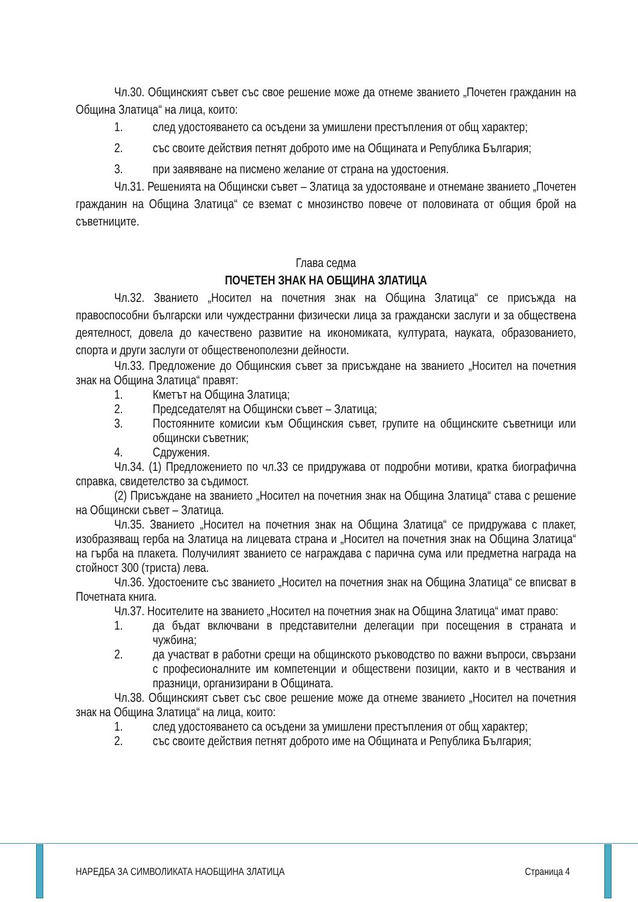Чл.30. Общинският съвет със свое решение може да отнеме званието „Почетен гражданин на Община Златица“ на лица, които:
1. след удостояването са осъдени за умишлени престъпления от общ характер;
2. със своите действия петнят доброто име на Общината и Република България;
3. при заявяване на писмено желание от страна на удостоения.
Чл.31. Решенията на Общински съвет – Златица за удостояване и отнемане званието „Почетен гражданин на Община Златица“ се вземат с мнозинство повече от половината от общия брой на съветниците.
Глава седма
ПОЧЕТЕН ЗНАК НА ОБЩИНА ЗЛАТИЦА
Чл.32. Званието „Носител на почетния знак на Община Златица“ се присъжда на правоспособни български или чуждестранни физически лица за граждански заслуги и за обществена деятелност, довела до качествено развитие на икономиката, културата, науката, образованието, спорта и други заслуги от общественополезни дейности.
Чл.33. Предложение до Общинския съвет за присъждане на званието „Носител на почетния знак на Община Златица“ правят:
1. Кметът на Община Златица;
2. Председателят на Общински съвет – Златица;
3. Постоянните комисии към Общинския съвет, групите на общинските съветници или общински съветник;
4. Сдружения.
Чл.34. (1) Предложението по чл.33 се придружава от подробни мотиви, кратка биографична справка, свидетелство за съдимост.
(2) Присъждане на званието „Носител на почетния знак на Община Златица“ става с решение на Общински съвет – Златица.
Чл.35. Званието „Носител на почетния знак на Община Златица“ се придружава с плакет, изобразяващ герба на Златица на лицевата страна и „Носител на почетния знак на Община Златица“ на гърба на плакета. Получилият званието се награждава с парична сума или предметна награда на стойност 300 (триста) лева.
Чл.36. Удостоените със званието „Носител на почетния знак на Община Златица“ се вписват в Почетната книга.
Чл.37. Носителите на званието „Носител на почетния знак на Община Златица“ имат право:
1. да бъдат включвани в представителни делегации при посещения в страната и чужбина;
2. да участват в работни срещи на общинското ръководство по важни въпроси, свързани с професионалните им компетенции и обществени позиции, както и в чествания и празници, организирани в Общината.
Чл.38. Общинският съвет със свое решение може да отнеме званието „Носител на почетния знак на Община Златица“ на лица, които:
1. след удостояването са осъдени за умишлени престъпления от общ характер;
2. със своите действия петнят доброто име на Общината и Република България;
НАРЕДБА ЗА СИМВОЛИКАТА НАОБЩИНА ЗЛАТИЦА
Страница 4